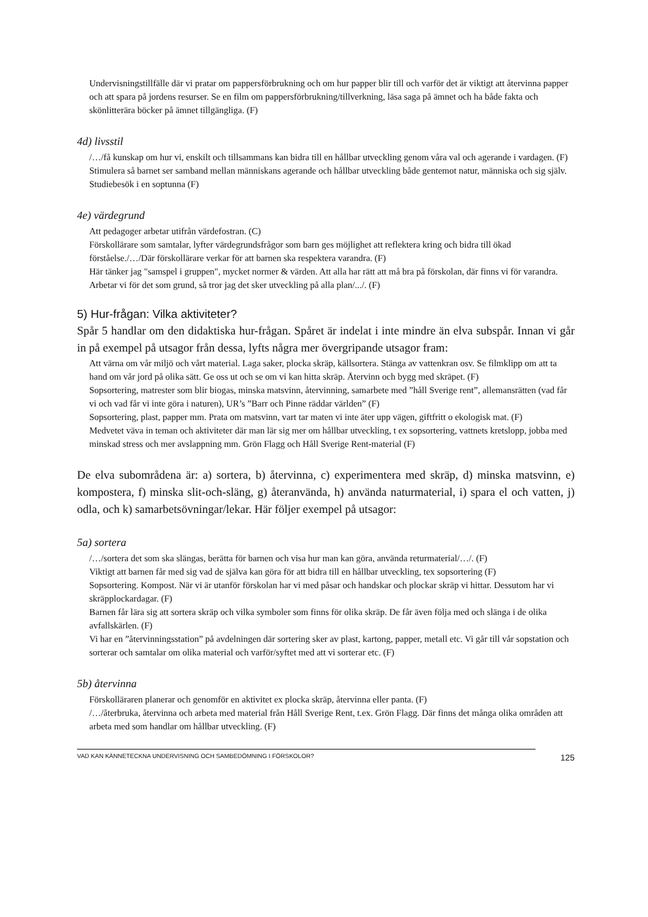Undervisningstillfälle där vi pratar om pappersförbrukning och om hur papper blir till och varför det är viktigt att återvinna papper och att spara på jordens resurser. Se en film om pappersförbrukning/tillverkning, läsa saga på ämnet och ha både fakta och skönlitterära böcker på ämnet tillgängliga. (F)
4d) livsstil
/…/få kunskap om hur vi, enskilt och tillsammans kan bidra till en hållbar utveckling genom våra val och agerande i vardagen. (F)
Stimulera så barnet ser samband mellan människans agerande och hållbar utveckling både gentemot natur, människa och sig själv. Studiebesök i en soptunna (F)
4e) värdegrund
Att pedagoger arbetar utifrån värdefostran. (C)
Förskollärare som samtalar, lyfter värdegrundsfrågor som barn ges möjlighet att reflektera kring och bidra till ökad förståelse./…/Där förskollärare verkar för att barnen ska respektera varandra. (F)
Här tänker jag "samspel i gruppen", mycket normer & värden. Att alla har rätt att må bra på förskolan, där finns vi för varandra. Arbetar vi för det som grund, så tror jag det sker utveckling på alla plan/.../. (F)
5) Hur-frågan: Vilka aktiviteter?
Spår 5 handlar om den didaktiska hur-frågan. Spåret är indelat i inte mindre än elva subspår. Innan vi går in på exempel på utsagor från dessa, lyfts några mer övergripande utsagor fram:
Att värna om vår miljö och vårt material. Laga saker, plocka skräp, källsortera. Stänga av vattenkran osv. Se filmklipp om att ta hand om vår jord på olika sätt. Ge oss ut och se om vi kan hitta skräp. Återvinn och bygg med skräpet. (F)
Sopsortering, matrester som blir biogas, minska matsvinn, återvinning, samarbete med ”håll Sverige rent”, allemansrätten (vad får vi och vad får vi inte göra i naturen), UR’s ”Barr och Pinne räddar världen” (F)
Sopsortering, plast, papper mm. Prata om matsvinn, vart tar maten vi inte äter upp vägen, giftfritt o ekologisk mat. (F)
Medvetet väva in teman och aktiviteter där man lär sig mer om hållbar utveckling, t ex sopsortering, vattnets kretslopp, jobba med minskad stress och mer avslappning mm. Grön Flagg och Håll Sverige Rent-material (F)
De elva subområdena är: a) sortera, b) återvinna, c) experimentera med skräp, d) minska matsvinn, e) kompostera, f) minska slit-och-släng, g) återanvända, h) använda naturmaterial, i) spara el och vatten, j) odla, och k) samarbetsövningar/lekar. Här följer exempel på utsagor:
5a) sortera
/…/sortera det som ska slängas, berätta för barnen och visa hur man kan göra, använda returmaterial/…/. (F)
Viktigt att barnen får med sig vad de själva kan göra för att bidra till en hållbar utveckling, tex sopsortering (F)
Sopsortering. Kompost. När vi är utanför förskolan har vi med påsar och handskar och plockar skräp vi hittar. Dessutom har vi skräpplockardagar. (F)
Barnen får lära sig att sortera skräp och vilka symboler som finns för olika skräp. De får även följa med och slänga i de olika avfallskärlen. (F)
Vi har en ”återvinningsstation” på avdelningen där sortering sker av plast, kartong, papper, metall etc. Vi går till vår sopstation och sorterar och samtalar om olika material och varför/syftet med att vi sorterar etc. (F)
5b) återvinna
Förskolläraren planerar och genomför en aktivitet ex plocka skräp, återvinna eller panta. (F)
/…/återbruka, återvinna och arbeta med material från Håll Sverige Rent, t.ex. Grön Flagg. Där finns det många olika områden att arbeta med som handlar om hållbar utveckling. (F)
VAD KAN KÄNNETECKNA UNDERVISNING OCH SAMBEDÖMNING I FÖRSKOLOR? 125